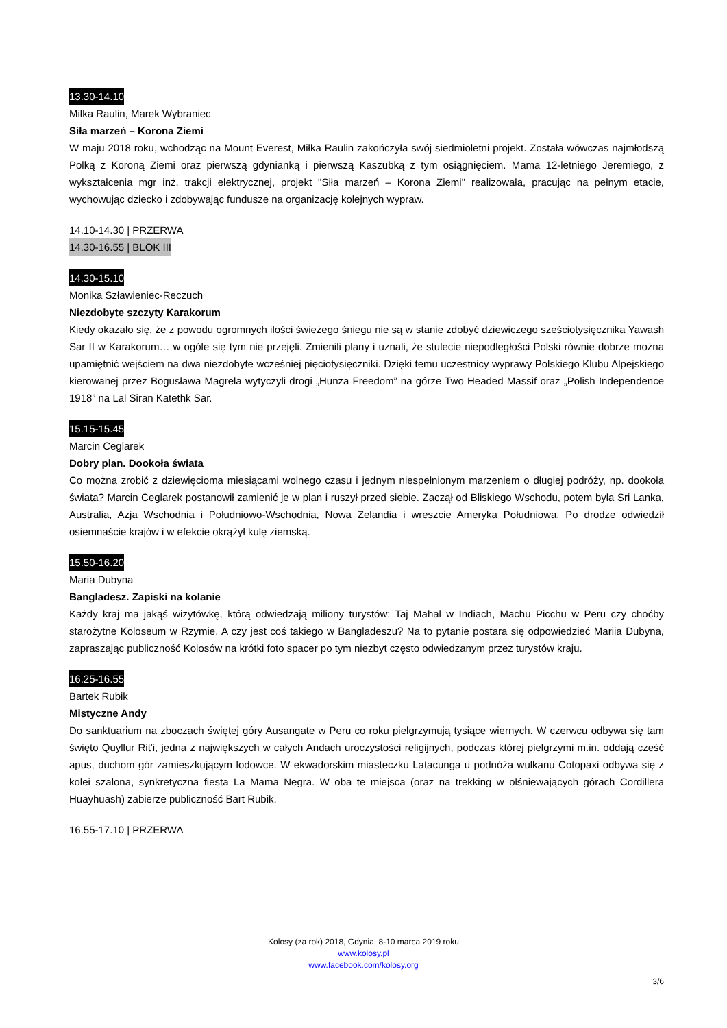13.30-14.10
Miłka Raulin, Marek Wybraniec
Siła marzeń – Korona Ziemi
W maju 2018 roku, wchodząc na Mount Everest, Miłka Raulin zakończyła swój siedmioletni projekt. Została wówczas najmłodszą Polką z Koroną Ziemi oraz pierwszą gdynianką i pierwszą Kaszubką z tym osiągnięciem. Mama 12-letniego Jeremiego, z wykształcenia mgr inż. trakcji elektrycznej, projekt "Siła marzeń – Korona Ziemi" realizowała, pracując na pełnym etacie, wychowując dziecko i zdobywając fundusze na organizację kolejnych wypraw.
14.10-14.30 | PRZERWA
14.30-16.55 | BLOK III
14.30-15.10
Monika Szławieniec-Reczuch
Niezdobyte szczyty Karakorum
Kiedy okazało się, że z powodu ogromnych ilości świeżego śniegu nie są w stanie zdobyć dziewiczego sześciotysięcznika Yawash Sar II w Karakorum… w ogóle się tym nie przejęli. Zmienili plany i uznali, że stulecie niepodległości Polski równie dobrze można upamiętnić wejściem na dwa niezdobyte wcześniej pięciotysięczniki. Dzięki temu uczestnicy wyprawy Polskiego Klubu Alpejskiego kierowanej przez Bogusława Magrela wytyczyli drogi „Hunza Freedom” na górze Two Headed Massif oraz „Polish Independence 1918” na Lal Siran Katethk Sar.
15.15-15.45
Marcin Ceglarek
Dobry plan. Dookoła świata
Co można zrobić z dziewięcioma miesiącami wolnego czasu i jednym niespełnionym marzeniem o długiej podróży, np. dookoła świata? Marcin Ceglarek postanowił zamienić je w plan i ruszył przed siebie. Zaczął od Bliskiego Wschodu, potem była Sri Lanka, Australia, Azja Wschodnia i Południowo-Wschodnia, Nowa Zelandia i wreszcie Ameryka Południowa. Po drodze odwiedził osiemnaście krajów i w efekcie okrążył kulę ziemską.
15.50-16.20
Maria Dubyna
Bangladesz. Zapiski na kolanie
Każdy kraj ma jakąś wizytówkę, którą odwiedzają miliony turystów: Taj Mahal w Indiach, Machu Picchu w Peru czy choćby starożytne Koloseum w Rzymie. A czy jest coś takiego w Bangladeszu? Na to pytanie postara się odpowiedzieć Mariia Dubyna, zapraszając publiczność Kolosów na krótki foto spacer po tym niezbyt często odwiedzanym przez turystów kraju.
16.25-16.55
Bartek Rubik
Mistyczne Andy
Do sanktuarium na zboczach świętej góry Ausangate w Peru co roku pielgrzymują tysiące wiernych. W czerwcu odbywa się tam święto Quyllur Rit'i, jedna z największych w całych Andach uroczystości religijnych, podczas której pielgrzymi m.in. oddają cześć apus, duchom gór zamieszkującym lodowce. W ekwadorskim miasteczku Latacunga u podnóża wulkanu Cotopaxi odbywa się z kolei szalona, synkretyczna fiesta La Mama Negra. W oba te miejsca (oraz na trekking w olśniewających górach Cordillera Huayhuash) zabierze publiczność Bart Rubik.
16.55-17.10 | PRZERWA
Kolosy (za rok) 2018, Gdynia, 8-10 marca 2019 roku
www.kolosy.pl
www.facebook.com/kolosy.org
3/6